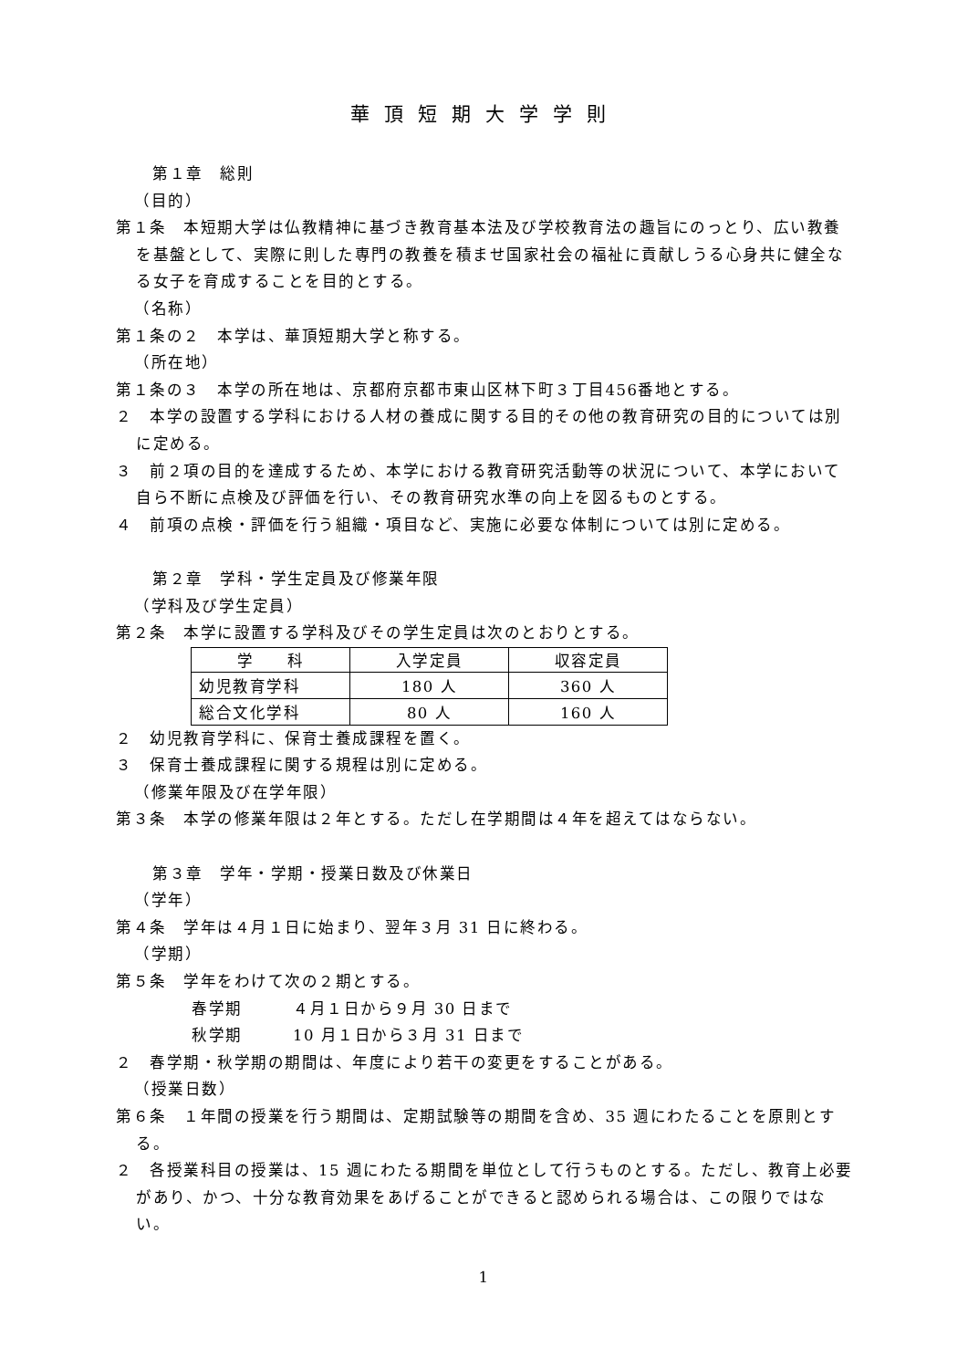華頂短期大学学則
第１章　総則
（目的）
第１条　本短期大学は仏教精神に基づき教育基本法及び学校教育法の趣旨にのっとり、広い教養を基盤として、実際に則した専門の教養を積ませ国家社会の福祉に貢献しうる心身共に健全なる女子を育成することを目的とする。
（名称）
第１条の２　本学は、華頂短期大学と称する。
（所在地）
第１条の３　本学の所在地は、京都府京都市東山区林下町３丁目456番地とする。
２　本学の設置する学科における人材の養成に関する目的その他の教育研究の目的については別に定める。
３　前２項の目的を達成するため、本学における教育研究活動等の状況について、本学において自ら不断に点検及び評価を行い、その教育研究水準の向上を図るものとする。
４　前項の点検・評価を行う組織・項目など、実施に必要な体制については別に定める。
第２章　学科・学生定員及び修業年限
（学科及び学生定員）
第２条　本学に設置する学科及びその学生定員は次のとおりとする。
| 学 科 | 入学定員 | 収容定員 |
| --- | --- | --- |
| 幼児教育学科 | 180 人 | 360 人 |
| 総合文化学科 | 80 人 | 160 人 |
２　幼児教育学科に、保育士養成課程を置く。
３　保育士養成課程に関する規程は別に定める。
（修業年限及び在学年限）
第３条　本学の修業年限は２年とする。ただし在学期間は４年を超えてはならない。
第３章　学年・学期・授業日数及び休業日
（学年）
第４条　学年は４月１日に始まり、翌年３月 31 日に終わる。
（学期）
第５条　学年をわけて次の２期とする。
春学期　　　４月１日から９月 30 日まで
秋学期　　　10 月１日から３月 31 日まで
２　春学期・秋学期の期間は、年度により若干の変更をすることがある。
（授業日数）
第６条　１年間の授業を行う期間は、定期試験等の期間を含め、35 週にわたることを原則とする。
２　各授業科目の授業は、15 週にわたる期間を単位として行うものとする。ただし、教育上必要があり、かつ、十分な教育効果をあげることができると認められる場合は、この限りではない。
1